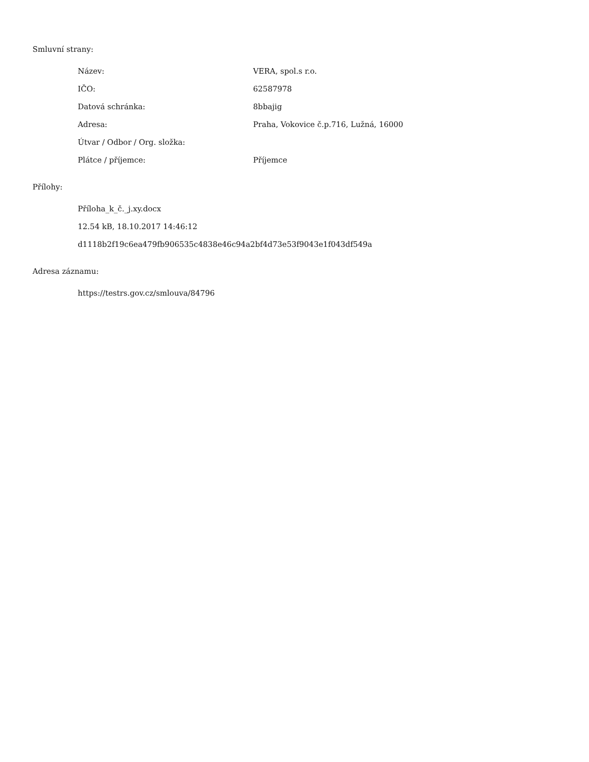Smluvní strany:
| Název: | VERA, spol.s r.o. |
| IČO: | 62587978 |
| Datová schránka: | 8bbajig |
| Adresa: | Praha, Vokovice č.p.716, Lužná, 16000 |
| Útvar / Odbor / Org. složka: | |
| Plátce / příjemce: | Příjemce |
Přílohy:
Příloha_k_č._j.xy.docx
12.54 kB, 18.10.2017 14:46:12
d1118b2f19c6ea479fb906535c4838e46c94a2bf4d73e53f9043e1f043df549a
Adresa záznamu:
https://testrs.gov.cz/smlouva/84796